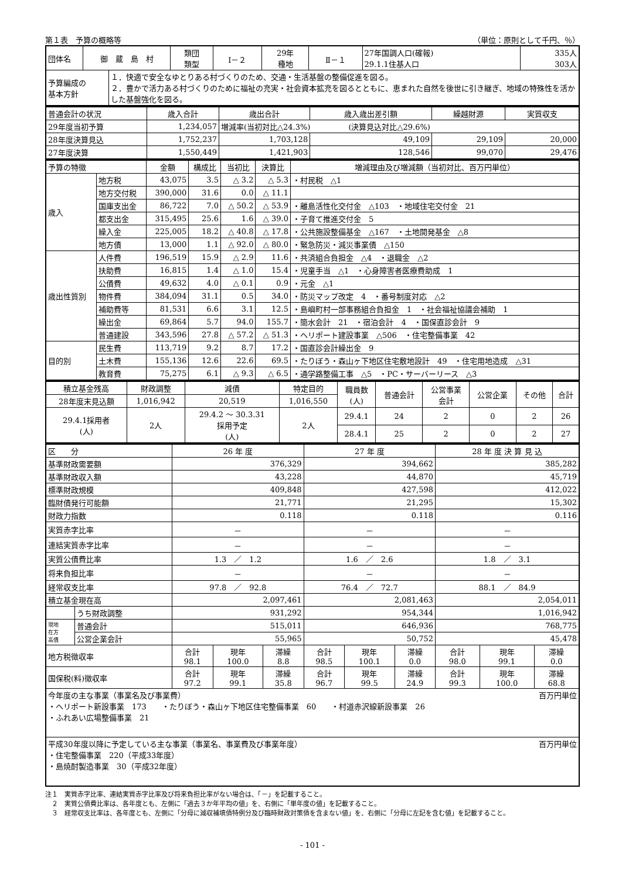第１表　予算の概略等 （単位：原則として千円、％）
| 団体名 | 御 蔵 島 村 | | 類団 類型 | Ⅰ－２ | 29年 種地 | Ⅱ－１ | 27年国調人口(確報) 29.1.1住基人口 | 335人 303人 |
| 予算編成の 基本方針 | | １．快適で安全なゆとりある村づくりのため、交通・生活基盤の整備促進を図る。 ２．豊かで活力ある村づくりのために福祉の充実・社会資本拡充を図るとともに、恵まれた自然を後世に引き継ぎ、地域の特殊性を活かした基盤強化を図る。 | | | | | | |
| 普通会計の状況 | 歳入合計 | 歳出合計 | 歳入歳出差引額 | 繰越財源 | 実質収支 |
| 29年度当初予算 | 1,234,057 | 増減率(当初対比△24.3%) (決算見込対比△29.6%) | | | |
| 28年度決算見込 | 1,752,237 | 1,703,128 | 49,109 | 29,109 | 20,000 |
| 27年度決算 | 1,550,449 | 1,421,903 | 128,546 | 99,070 | 29,476 |
| 予算の特徴 | | 金額 | 構成比 | 当初比 | 決算比 | 増減理由及び増減額（当初対比、百万円単位） |
| 歳入 | 地方税 | 43,075 | 3.5 | △ 3.2 | △ 5.3 | ・村民税 △1 |
| | 地方交付税 | 390,000 | 31.6 | 0.0 | △ 11.1 | |
| | 国庫支出金 | 86,722 | 7.0 | △ 50.2 | △ 53.9 | ・離島活性化交付金 △103 ・地域住宅交付金 21 |
| | 都支出金 | 315,495 | 25.6 | 1.6 | △ 39.0 | ・子育て推進交付金 5 |
| | 繰入金 | 225,005 | 18.2 | △ 40.8 | △ 17.8 | ・公共施設整備基金 △167 ・土地開発基金 △8 |
| | 地方債 | 13,000 | 1.1 | △ 92.0 | △ 80.0 | ・緊急防災・減災事業債 △150 |
| 歳出性質別 | 人件費 | 196,519 | 15.9 | △ 2.9 | 11.6 | ・共済組合負担金 △4 ・退職金 △2 |
| | 扶助費 | 16,815 | 1.4 | △ 1.0 | 15.4 | ・児童手当 △1 ・心身障害者医療費助成 1 |
| | 公債費 | 49,632 | 4.0 | △ 0.1 | 0.9 | ・元金 △1 |
| | 物件費 | 384,094 | 31.1 | 0.5 | 34.0 | ・防災マップ改定 4 ・番号制度対応 △2 |
| | 補助費等 | 81,531 | 6.6 | 3.1 | 12.5 | ・島嶼町村一部事務組合負担金 1 ・社会福祉協議会補助 1 |
| | 繰出金 | 69,864 | 5.7 | 94.0 | 155.7 | ・簡水会計 21 ・宿泊会計 4 ・国保直診会計 9 |
| | 普通建設 | 343,596 | 27.8 | △ 57.2 | △ 51.3 | ・ヘリポート建設事業 △506 ・住宅整備事業 42 |
| 目的別 | 民生費 | 113,719 | 9.2 | 8.7 | 17.2 | ・国直診会計繰出金 9 |
| | 土木費 | 155,136 | 12.6 | 22.6 | 69.5 | ・たりぼう・森山ヶ下地区住宅敷地設計 49 ・住宅用地造成 △31 |
| | 教育費 | 75,275 | 6.1 | △ 9.3 | △ 6.5 | ・通学路整備工事 △5 ・PC・サーバーリース △3 |
| 積立基金残高 | 財政調整 | 減債 | 特定目的 | 職員数 (人) | 普通会計 | 公営事業 会計 | 公営企業 | その他 | 合計 |
| 28年度末見込額 | 1,016,942 | 20,519 | 1,016,550 | | | | | | |
| 29.4.1採用者 (人) | 2人 | 29.4.2 ～ 30.3.31 採用予定 (人) | 2人 | 29.4.1 | 24 | 2 | 0 | 2 | 26 |
| | | | | 28.4.1 | 25 | 2 | 0 | 2 | 27 |
| 区 分 | | 26 年 度 | | | 27 年 度 | | | 28 年 度 決 算 見 込 | | |
| 基準財政需要額 | | 376,329 | | | 394,662 | | | 385,282 | | |
| 基準財政収入額 | | 43,228 | | | 44,870 | | | 45,719 | | |
| 標準財政規模 | | 409,848 | | | 427,598 | | | 412,022 | | |
| 臨財債発行可能額 | | 21,771 | | | 21,295 | | | 15,302 | | |
| 財政力指数 | | 0.118 | | | 0.118 | | | 0.116 | | |
| 実質赤字比率 | | － | | | － | | | － | | |
| 連結実質赤字比率 | | － | | | － | | | － | | |
| 実質公債費比率 | | 1.3 ／ 1.2 | | | 1.6 ／ 2.6 | | | 1.8 ／ 3.1 | | |
| 将来負担比率 | | － | | | － | | | － | | |
| 経常収支比率 | | 97.8 ／ 92.8 | | | 76.4 ／ 72.7 | | | 88.1 ／ 84.9 | | |
| 積立基金現在高 | | 2,097,461 | | | 2,081,463 | | | 2,054,011 | | |
| | うち財政調整 | 931,292 | | | 954,344 | | | 1,016,942 | | |
| 現地 在方 高債 | 普通会計 | 515,011 | | | 646,936 | | | 768,775 | | |
| | 公営企業会計 | 55,965 | | | 50,752 | | | 45,478 | | |
| 地方税徴収率 | | 合計 98.1 | 現年 100.0 | 滞繰 8.8 | 合計 98.5 | 現年 100.1 | 滞繰 0.0 | 合計 98.0 | 現年 99.1 | 滞繰 0.0 |
| 国保税(料)徴収率 | | 合計 97.2 | 現年 99.1 | 滞繰 35.8 | 合計 96.7 | 現年 99.5 | 滞繰 24.9 | 合計 99.3 | 現年 100.0 | 滞繰 68.8 |
| 今年度の主な事業（事業名及び事業費） 百万円単位 ・ヘリポート新設事業 173 ・たりぼう・森山ヶ下地区住宅整備事業 60 ・村道赤沢線新設事業 26 ・ふれあい広場整備事業 21 | | | | | | | | | | |
| 平成30年度以降に予定している主な事業（事業名、事業費及び事業年度） 百万円単位 ・住宅整備事業 220（平成33年度） ・島焼酎製造事業 30（平成32年度） | | | | | | | | | | |
注１　実質赤字比率、連結実質赤字比率及び将来負担比率がない場合は、「－」を記載すること。
　２　実質公債費比率は、各年度とも、左側に「過去３か年平均の値」を、右側に「単年度の値」を記載すること。
　３　経常収支比率は、各年度とも、左側に「分母に減収補填債特例分及び臨時財政対策債を含まない値」を、右側に「分母に左記を含む値」を記載すること。
- 101 -